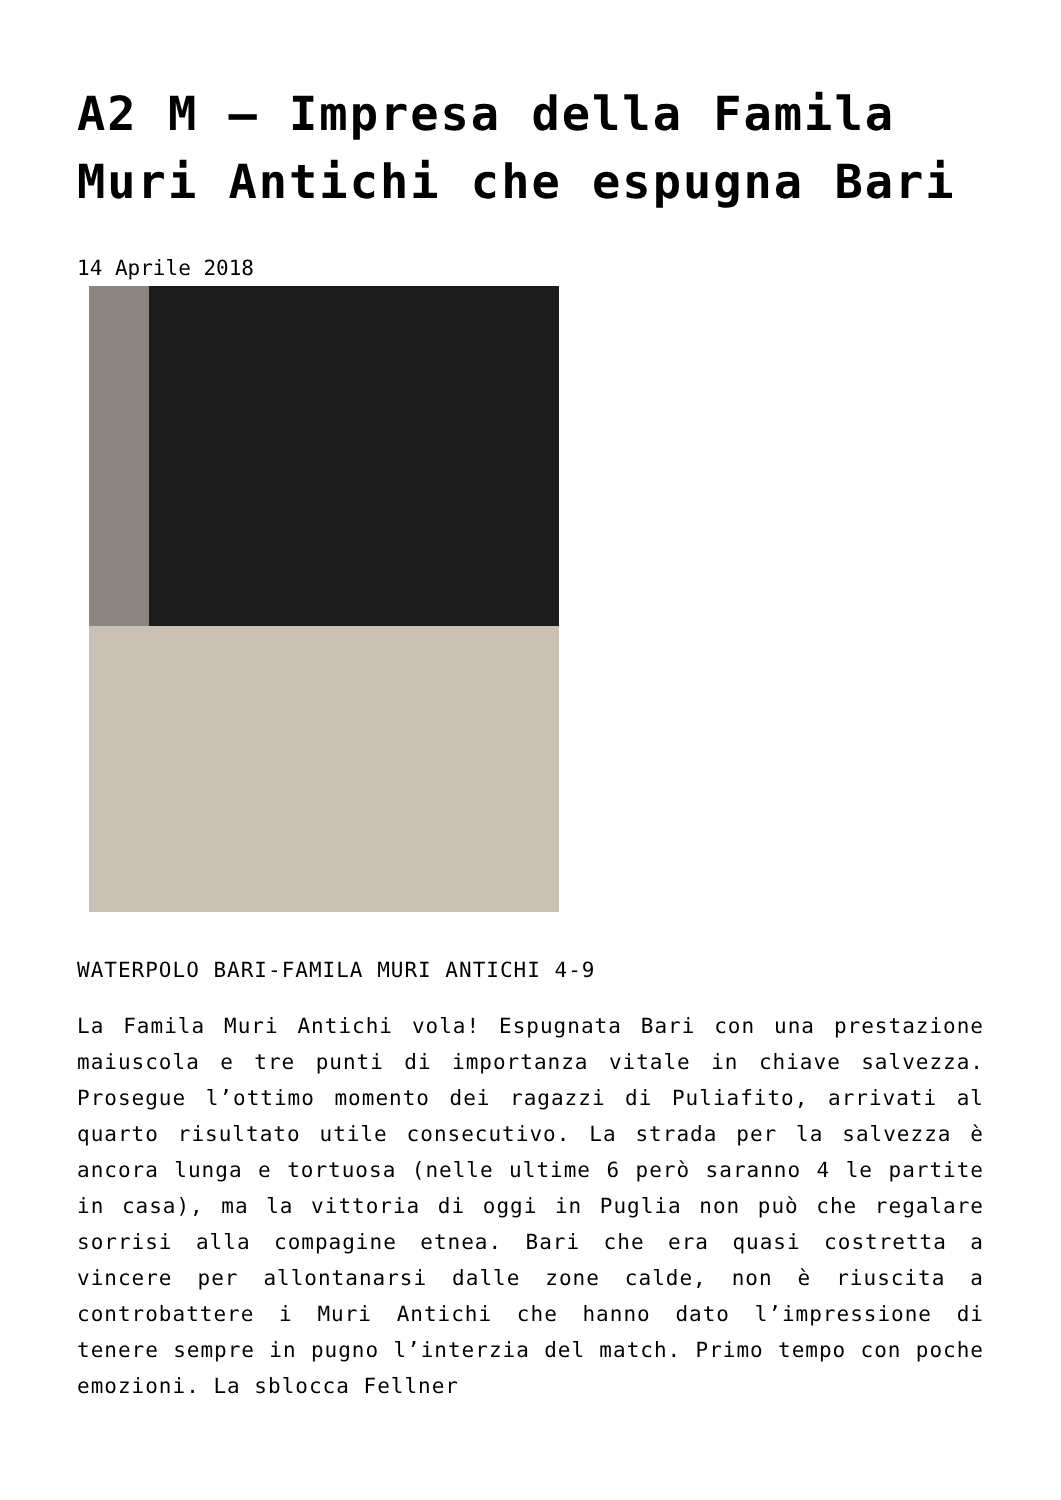A2 M – Impresa della Famila Muri Antichi che espugna Bari
14 Aprile 2018
WATERPOLO BARI-FAMILA MURI ANTICHI 4-9
La Famila Muri Antichi vola! Espugnata Bari con una prestazione maiuscola e tre punti di importanza vitale in chiave salvezza. Prosegue l’ottimo momento dei ragazzi di Puliafito, arrivati al quarto risultato utile consecutivo. La strada per la salvezza è ancora lunga e tortuosa (nelle ultime 6 però saranno 4 le partite in casa), ma la vittoria di oggi in Puglia non può che regalare sorrisi alla compagine etnea. Bari che era quasi costretta a vincere per allontanarsi dalle zone calde, non è riuscita a controbattere i Muri Antichi che hanno dato l’impressione di tenere sempre in pugno l’interzia del match. Primo tempo con poche emozioni. La sblocca Fellner